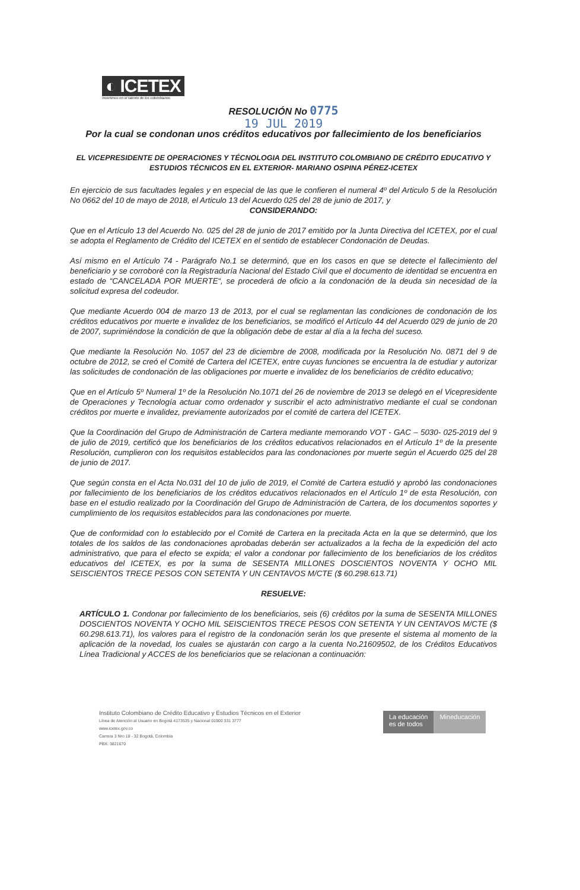◐ ICETEX
Invertimos en el talento de los colombianos
RESOLUCIÓN No 0775
19 JUL 2019
Por la cual se condonan unos créditos educativos por fallecimiento de los beneficiarios
EL VICEPRESIDENTE DE OPERACIONES Y TÉCNOLOGIA DEL INSTITUTO COLOMBIANO DE CRÉDITO EDUCATIVO Y ESTUDIOS TÉCNICOS EN EL EXTERIOR- MARIANO OSPINA PÉREZ-ICETEX
En ejercicio de sus facultades legales y en especial de las que le confieren el numeral 4º del Articulo 5 de la Resolución No 0662 del 10 de mayo de 2018, el Articulo 13 del Acuerdo 025 del 28 de junio de 2017, y
CONSIDERANDO:
Que en el Artículo 13 del Acuerdo No. 025 del 28 de junio de 2017 emitido por la Junta Directiva del ICETEX, por el cual se adopta el Reglamento de Crédito del ICETEX en el sentido de establecer Condonación de Deudas.
Así mismo en el Artículo 74 - Parágrafo No.1 se determinó, que en los casos en que se detecte el fallecimiento del beneficiario y se corroboré con la Registraduría Nacional del Estado Civil que el documento de identidad se encuentra en estado de “CANCELADA POR MUERTE“, se procederá de oficio a la condonación de la deuda sin necesidad de la solicitud expresa del codeudor.
Que mediante Acuerdo 004 de marzo 13 de 2013, por el cual se reglamentan las condiciones de condonación de los créditos educativos por muerte e invalidez de los beneficiarios, se modificó el Artículo 44 del Acuerdo 029 de junio de 20 de 2007, suprimiéndose la condición de que la obligación debe de estar al día a la fecha del suceso.
Que mediante la Resolución No. 1057 del 23 de diciembre de 2008, modificada por la Resolución No. 0871 del 9 de octubre de 2012, se creó el Comité de Cartera del ICETEX, entre cuyas funciones se encuentra la de estudiar y autorizar las solicitudes de condonación de las obligaciones por muerte e invalidez de los beneficiarios de crédito educativo;
Que en el Artículo 5º Numeral 1º de la Resolución No.1071 del 26 de noviembre de 2013 se delegó en el Vicepresidente de Operaciones y Tecnología actuar como ordenador y suscribir el acto administrativo mediante el cual se condonan créditos por muerte e invalidez, previamente autorizados por el comité de cartera del ICETEX.
Que la Coordinación del Grupo de Administración de Cartera mediante memorando VOT - GAC – 5030- 025-2019 del 9 de julio de 2019, certificó que los beneficiarios de los créditos educativos relacionados en el Artículo 1º de la presente Resolución, cumplieron con los requisitos establecidos para las condonaciones por muerte según el Acuerdo 025 del 28 de junio de 2017.
Que según consta en el Acta No.031 del 10 de julio de 2019, el Comité de Cartera estudió y aprobó las condonaciones por fallecimiento de los beneficiarios de los créditos educativos relacionados en el Artículo 1º de esta Resolución, con base en el estudio realizado por la Coordinación del Grupo de Administración de Cartera, de los documentos soportes y cumplimiento de los requisitos establecidos para las condonaciones por muerte.
Que de conformidad con lo establecido por el Comité de Cartera en la precitada Acta en la que se determinó, que los totales de los saldos de las condonaciones aprobadas deberán ser actualizados a la fecha de la expedición del acto administrativo, que para el efecto se expida; el valor a condonar por fallecimiento de los beneficiarios de los créditos educativos del ICETEX, es por la suma de SESENTA MILLONES DOSCIENTOS NOVENTA Y OCHO MIL SEISCIENTOS TRECE PESOS CON SETENTA Y UN CENTAVOS M/CTE ($ 60.298.613.71)
RESUELVE:
ARTÍCULO 1. Condonar por fallecimiento de los beneficiarios, seis (6) créditos por la suma de SESENTA MILLONES DOSCIENTOS NOVENTA Y OCHO MIL SEISCIENTOS TRECE PESOS CON SETENTA Y UN CENTAVOS M/CTE ($ 60.298.613.71), los valores para el registro de la condonación serán los que presente el sistema al momento de la aplicación de la novedad, los cuales se ajustarán con cargo a la cuenta No.21609502, de los Créditos Educativos Línea Tradicional y ACCES de los beneficiarios que se relacionan a continuación:
Instituto Colombiano de Crédito Educativo y Estudios Técnicos en el Exterior
Línea de Atención al Usuario en Bogotá 4173535 y Nacional 01900 331 3777
www.icetex.gov.co
Carrera 3 Nro 18 - 32 Bogotá, Colombia
PBX: 3821670
La educación
es de todos
Mineducación